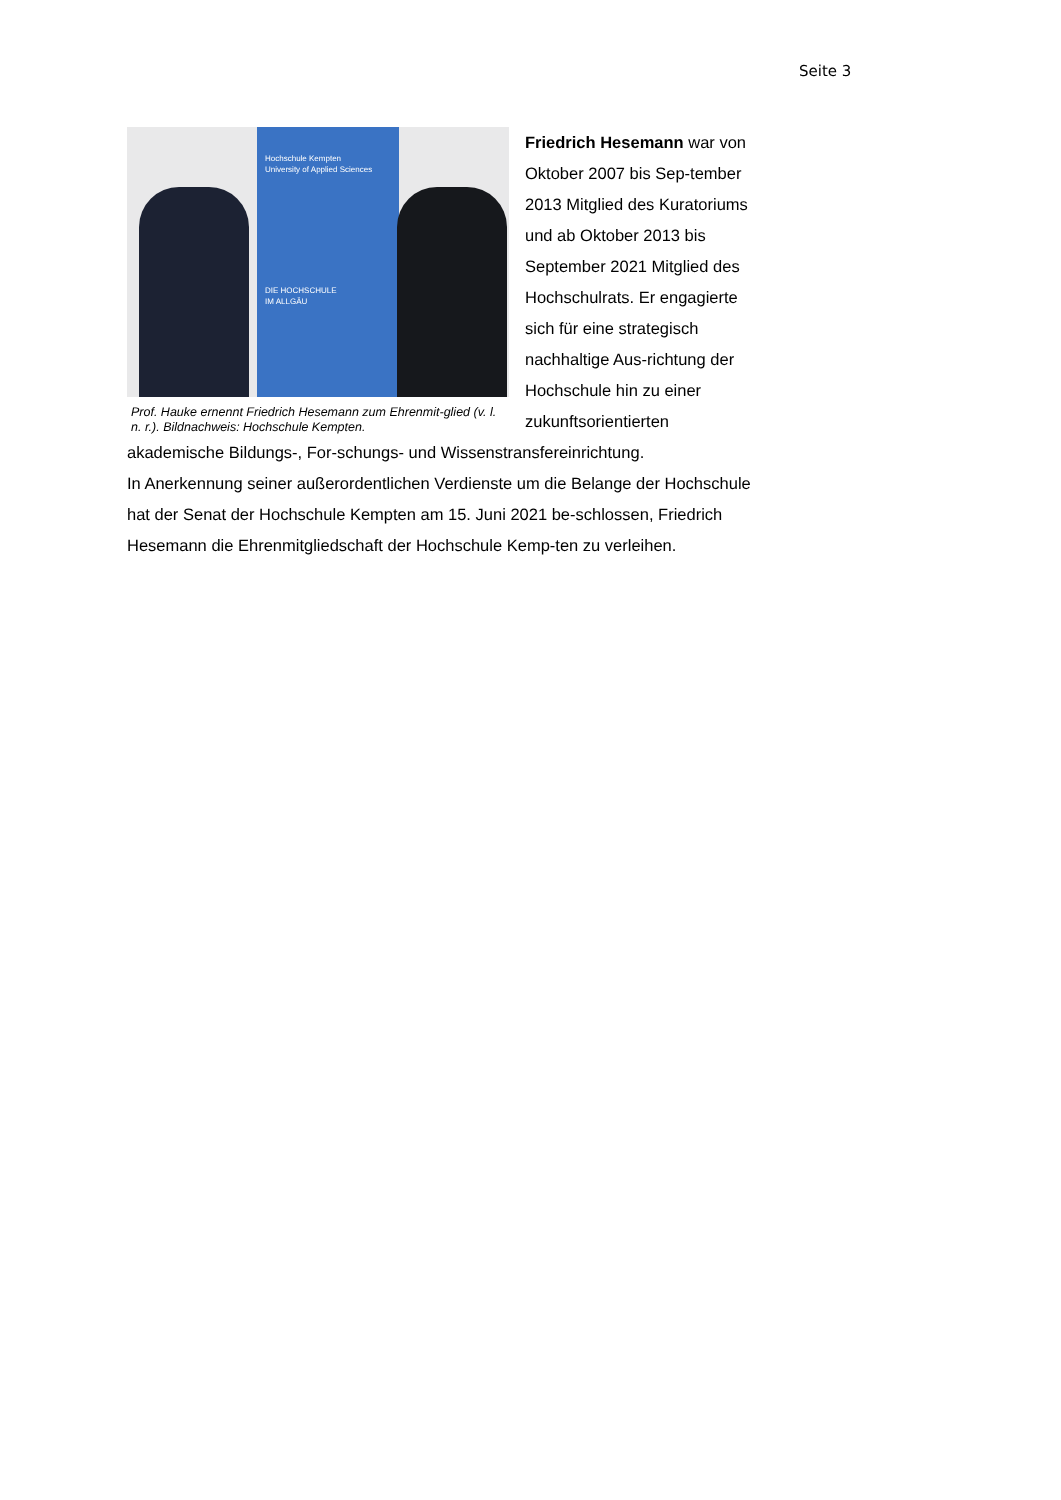Seite 3
Hochschule Kempten
University of Applied Sciences
DIE HOCHSCHULE
IM ALLGÄU
Prof. Hauke ernennt Friedrich Hesemann zum Ehrenmit-glied (v. l. n. r.). Bildnachweis: Hochschule Kempten.
Friedrich Hesemann war von Oktober 2007 bis Sep-tember 2013 Mitglied des Kuratoriums und ab Oktober 2013 bis September 2021 Mitglied des Hochschulrats. Er engagierte sich für eine strategisch nachhaltige Aus-richtung der Hochschule hin zu einer zukunftsorientierten akademische Bildungs-, For-schungs- und Wissenstransfereinrichtung.
In Anerkennung seiner außerordentlichen Verdienste um die Belange der Hochschule hat der Senat der Hochschule Kempten am 15. Juni 2021 be-schlossen, Friedrich Hesemann die Ehrenmitgliedschaft der Hochschule Kemp-ten zu verleihen.